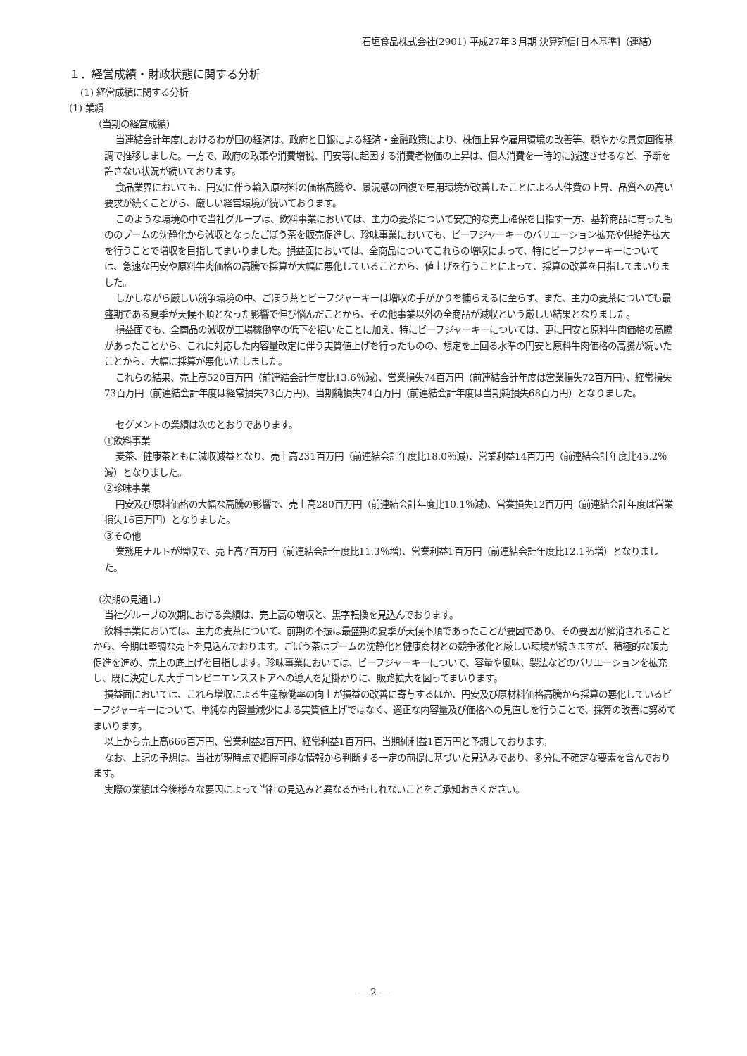石垣食品株式会社(2901) 平成27年３月期 決算短信[日本基準]（連結）
１．経営成績・財政状態に関する分析
(1) 経営成績に関する分析
(1) 業績
（当期の経営成績）
当連結会計年度におけるわが国の経済は、政府と日銀による経済・金融政策により、株価上昇や雇用環境の改善等、穏やかな景気回復基調で推移しました。一方で、政府の政策や消費増税、円安等に起因する消費者物価の上昇は、個人消費を一時的に減速させるなど、予断を許さない状況が続いております。
食品業界においても、円安に伴う輸入原材料の価格高騰や、景況感の回復で雇用環境が改善したことによる人件費の上昇、品質への高い要求が続くことから、厳しい経営環境が続いております。
このような環境の中で当社グループは、飲料事業においては、主力の麦茶について安定的な売上確保を目指す一方、基幹商品に育ったもののブームの沈静化から減収となったごぼう茶を販売促進し、珍味事業においても、ビーフジャーキーのバリエーション拡充や供給先拡大を行うことで増収を目指してまいりました。損益面においては、全商品についてこれらの増収によって、特にビーフジャーキーについては、急速な円安や原料牛肉価格の高騰で採算が大幅に悪化していることから、値上げを行うことによって、採算の改善を目指してまいりました。
しかしながら厳しい競争環境の中、ごぼう茶とビーフジャーキーは増収の手がかりを捕らえるに至らず、また、主力の麦茶についても最盛期である夏季が天候不順となった影響で伸び悩んだことから、その他事業以外の全商品が減収という厳しい結果となりました。
損益面でも、全商品の減収が工場稼働率の低下を招いたことに加え、特にビーフジャーキーについては、更に円安と原料牛肉価格の高騰があったことから、これに対応した内容量改定に伴う実質値上げを行ったものの、想定を上回る水準の円安と原料牛肉価格の高騰が続いたことから、大幅に採算が悪化いたしました。
これらの結果、売上高520百万円（前連結会計年度比13.6％減)、営業損失74百万円（前連結会計年度は営業損失72百万円)、経常損失73百万円（前連結会計年度は経常損失73百万円)、当期純損失74百万円（前連結会計年度は当期純損失68百万円）となりました。
セグメントの業績は次のとおりであります。
①飲料事業
麦茶、健康茶ともに減収減益となり、売上高231百万円（前連結会計年度比18.0％減)、営業利益14百万円（前連結会計年度比45.2％減）となりました。
②珍味事業
円安及び原料価格の大幅な高騰の影響で、売上高280百万円（前連結会計年度比10.1％減)、営業損失12百万円（前連結会計年度は営業損失16百万円）となりました。
③その他
業務用ナルトが増収で、売上高7百万円（前連結会計年度比11.3％増)、営業利益1百万円（前連結会計年度比12.1％増）となりました。
（次期の見通し）
当社グループの次期における業績は、売上高の増収と、黒字転換を見込んでおります。
飲料事業においては、主力の麦茶について、前期の不振は最盛期の夏季が天候不順であったことが要因であり、その要因が解消されることから、今期は堅調な売上を見込んでおります。ごぼう茶はブームの沈静化と健康商材との競争激化と厳しい環境が続きますが、積極的な販売促進を進め、売上の底上げを目指します。珍味事業においては、ビーフジャーキーについて、容量や風味、製法などのバリエーションを拡充し、既に決定した大手コンビニエンスストアへの導入を足掛かりに、販路拡大を図ってまいります。
損益面においては、これら増収による生産稼働率の向上が損益の改善に寄与するほか、円安及び原材料価格高騰から採算の悪化しているビーフジャーキーについて、単純な内容量減少による実質値上げではなく、適正な内容量及び価格への見直しを行うことで、採算の改善に努めてまいります。
以上から売上高666百万円、営業利益2百万円、経常利益1百万円、当期純利益1百万円と予想しております。
なお、上記の予想は、当社が現時点で把握可能な情報から判断する一定の前提に基づいた見込みであり、多分に不確定な要素を含んでおります。
実際の業績は今後様々な要因によって当社の見込みと異なるかもしれないことをご承知おきください。
― 2 ―